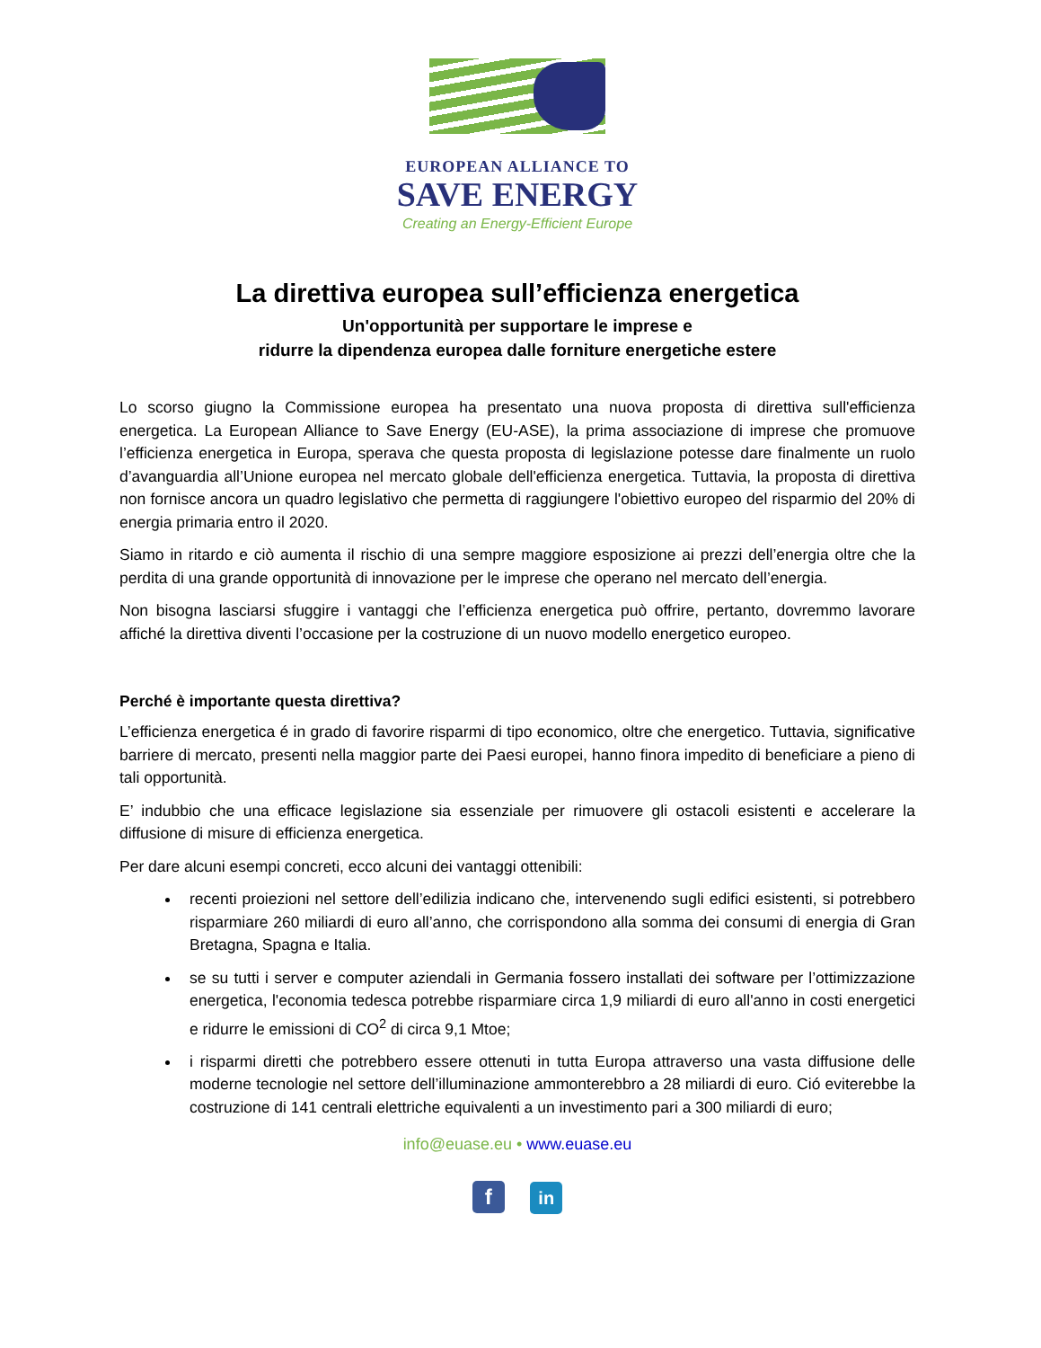EUROPEAN ALLIANCE TO
SAVE ENERGY
Creating an Energy-Efficient Europe
La direttiva europea sull’efficienza energetica
Un'opportunità per supportare le imprese e
ridurre la dipendenza europea dalle forniture energetiche estere
Lo scorso giugno la Commissione europea ha presentato una nuova proposta di direttiva sull'efficienza energetica. La European Alliance to Save Energy (EU-ASE), la prima associazione di imprese che promuove l’efficienza energetica in Europa, sperava che questa proposta di legislazione potesse dare finalmente un ruolo d’avanguardia all’Unione europea nel mercato globale dell'efficienza energetica. Tuttavia, la proposta di direttiva non fornisce ancora un quadro legislativo che permetta di raggiungere l'obiettivo europeo del risparmio del 20% di energia primaria entro il 2020.
Siamo in ritardo e ciò aumenta il rischio di una sempre maggiore esposizione ai prezzi dell’energia oltre che la perdita di una grande opportunità di innovazione per le imprese che operano nel mercato dell’energia.
Non bisogna lasciarsi sfuggire i vantaggi che l’efficienza energetica può offrire, pertanto, dovremmo lavorare affiché la direttiva diventi l’occasione per la costruzione di un nuovo modello energetico europeo.
Perché è importante questa direttiva?
L’efficienza energetica é in grado di favorire risparmi di tipo economico, oltre che energetico. Tuttavia, significative barriere di mercato, presenti nella maggior parte dei Paesi europei, hanno finora impedito di beneficiare a pieno di tali opportunità.
E’ indubbio che una efficace legislazione sia essenziale per rimuovere gli ostacoli esistenti e accelerare la diffusione di misure di efficienza energetica.
Per dare alcuni esempi concreti, ecco alcuni dei vantaggi ottenibili:
recenti proiezioni nel settore dell’edilizia indicano che, intervenendo sugli edifici esistenti, si potrebbero risparmiare 260 miliardi di euro all’anno, che corrispondono alla somma dei consumi di energia di Gran Bretagna, Spagna e Italia.
se su tutti i server e computer aziendali in Germania fossero installati dei software per l’ottimizzazione energetica, l'economia tedesca potrebbe risparmiare circa 1,9 miliardi di euro all'anno in costi energetici e ridurre le emissioni di CO<sup>2</sup> di circa 9,1 Mtoe;
i risparmi diretti che potrebbero essere ottenuti in tutta Europa attraverso una vasta diffusione delle moderne tecnologie nel settore dell’illuminazione ammonterebbro a 28 miliardi di euro. Ció eviterebbe la costruzione di 141 centrali elettriche equivalenti a un investimento pari a 300 miliardi di euro;
info@euase.eu • www.euase.eu
f in